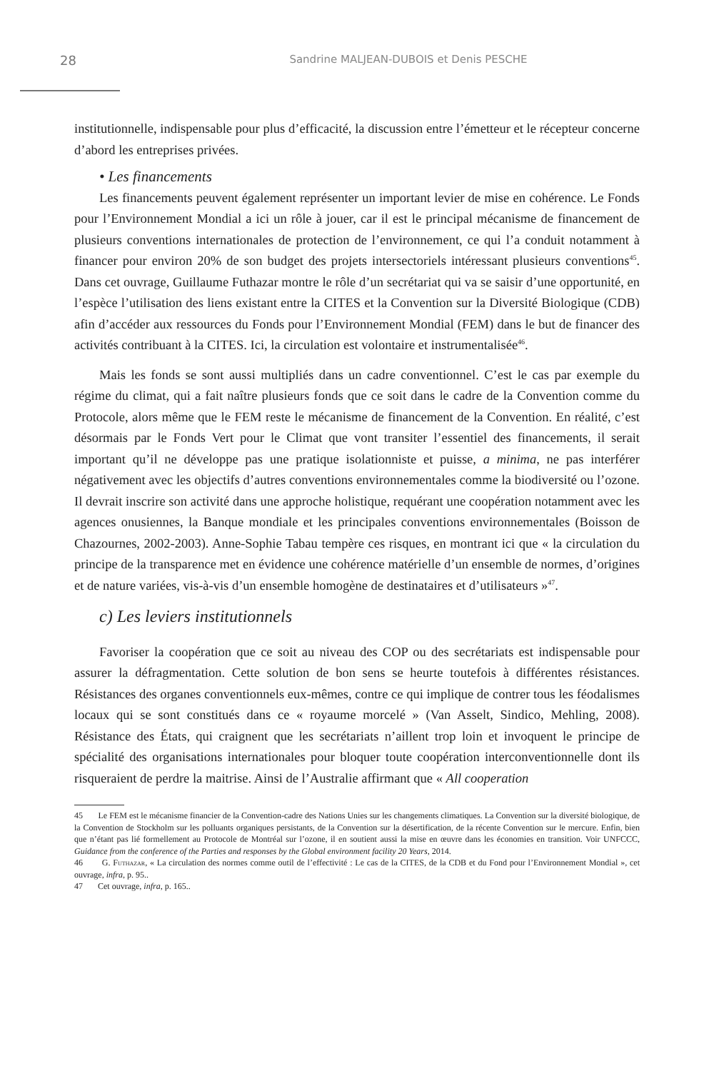28
Sandrine MALJEAN-DUBOIS et Denis PESCHE
institutionnelle, indispensable pour plus d’efficacité, la discussion entre l’émetteur et le récepteur concerne d’abord les entreprises privées.
• Les financements
Les financements peuvent également représenter un important levier de mise en cohérence. Le Fonds pour l’Environnement Mondial a ici un rôle à jouer, car il est le principal mécanisme de financement de plusieurs conventions internationales de protection de l’environnement, ce qui l’a conduit notamment à financer pour environ 20% de son budget des projets intersectoriels intéressant plusieurs conventions<sup>45</sup>. Dans cet ouvrage, Guillaume Futhazar montre le rôle d’un secrétariat qui va se saisir d’une opportunité, en l’espèce l’utilisation des liens existant entre la CITES et la Convention sur la Diversité Biologique (CDB) afin d’accéder aux ressources du Fonds pour l’Environnement Mondial (FEM) dans le but de financer des activités contribuant à la CITES. Ici, la circulation est volontaire et instrumentalisée<sup>46</sup>.
Mais les fonds se sont aussi multipliés dans un cadre conventionnel. C’est le cas par exemple du régime du climat, qui a fait naître plusieurs fonds que ce soit dans le cadre de la Convention comme du Protocole, alors même que le FEM reste le mécanisme de financement de la Convention. En réalité, c’est désormais par le Fonds Vert pour le Climat que vont transiter l’essentiel des financements, il serait important qu’il ne développe pas une pratique isolationniste et puisse, a minima, ne pas interférer négativement avec les objectifs d’autres conventions environnementales comme la biodiversité ou l’ozone. Il devrait inscrire son activité dans une approche holistique, requérant une coopération notamment avec les agences onusiennes, la Banque mondiale et les principales conventions environnementales (Boisson de Chazournes, 2002-2003). Anne-Sophie Tabau tempère ces risques, en montrant ici que « la circulation du principe de la transparence met en évidence une cohérence matérielle d’un ensemble de normes, d’origines et de nature variées, vis-à-vis d’un ensemble homogène de destinataires et d’utilisateurs »<sup>47</sup>.
c) Les leviers institutionnels
Favoriser la coopération que ce soit au niveau des COP ou des secrétariats est indispensable pour assurer la défragmentation. Cette solution de bon sens se heurte toutefois à différentes résistances. Résistances des organes conventionnels eux-mêmes, contre ce qui implique de contrer tous les féodalismes locaux qui se sont constitués dans ce « royaume morcelé » (Van Asselt, Sindico, Mehling, 2008). Résistance des États, qui craignent que les secrétariats n’aillent trop loin et invoquent le principe de spécialité des organisations internationales pour bloquer toute coopération interconventionnelle dont ils risqueraient de perdre la maitrise. Ainsi de l’Australie affirmant que « All cooperation
45 Le FEM est le mécanisme financier de la Convention-cadre des Nations Unies sur les changements climatiques. La Convention sur la diversité biologique, de la Convention de Stockholm sur les polluants organiques persistants, de la Convention sur la désertification, de la récente Convention sur le mercure. Enfin, bien que n’étant pas lié formellement au Protocole de Montréal sur l’ozone, il en soutient aussi la mise en œuvre dans les économies en transition. Voir UNFCCC, Guidance from the conference of the Parties and responses by the Global environment facility 20 Years, 2014.
46 G. Futhazar, « La circulation des normes comme outil de l’effectivité : Le cas de la CITES, de la CDB et du Fond pour l’Environnement Mondial », cet ouvrage, infra, p. 95..
47 Cet ouvrage, infra, p. 165..